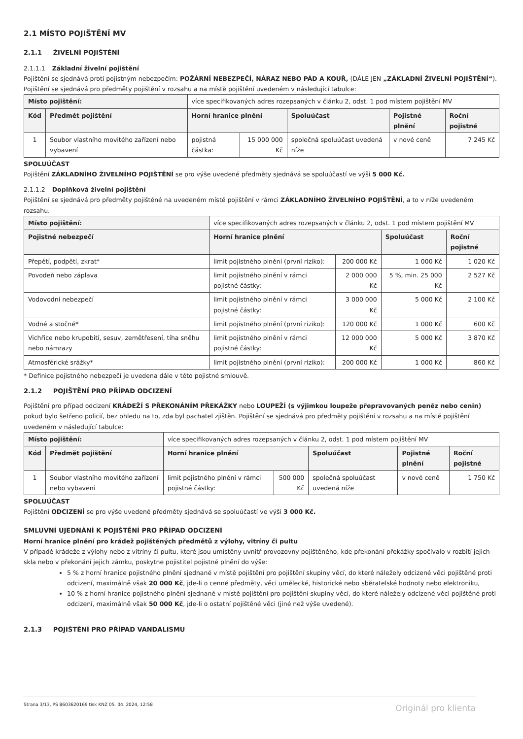2.1 MÍSTO POJIŠTĚNÍ MV
2.1.1 ŽIVELNÍ POJIŠTĚNÍ
2.1.1.1 Základní živelní pojištění
Pojištění se sjednává proti pojistným nebezpečím: POŽÁRNÍ NEBEZPEČÍ, NÁRAZ NEBO PÁD A KOUŘ, (DÁLE JEN „ZÁKLADNÍ ŽIVELNÍ POJIŠTĚNÍ“).
Pojištění se sjednává pro předměty pojištění v rozsahu a na místě pojištění uvedeném v následující tabulce:
| Místo pojištění: | | více specifikovaných adres rozepsaných v článku 2, odst. 1 pod místem pojištění MV | | | | |
| Kód | Předmět pojištění | Horní hranice plnění | | Spoluúčast | Pojistné plnění | Roční pojistné |
| 1 | Soubor vlastního movitého zařízení nebo vybavení | pojistná částka: | 15 000 000 Kč | společná spoluúčast uvedená níže | v nové ceně | 7 245 Kč |
SPOLUÚČAST
Pojištění ZÁKLADNÍHO ŽIVELNÍHO POJIŠTĚNÍ se pro výše uvedené předměty sjednává se spoluúčastí ve výši 5 000 Kč.
2.1.1.2 Doplňková živelní pojištění
Pojištění se sjednává pro předměty pojištěné na uvedeném místě pojištění v rámci ZÁKLADNÍHO ŽIVELNÍHO POJIŠTĚNÍ, a to v níže uvedeném rozsahu.
| Místo pojištění: | více specifikovaných adres rozepsaných v článku 2, odst. 1 pod místem pojištění MV | | | |
| Pojistné nebezpečí | Horní hranice plnění | | Spoluúčast | Roční pojistné |
| Přepětí, podpětí, zkrat* | limit pojistného plnění (první riziko): | 200 000 Kč | 1 000 Kč | 1 020 Kč |
| Povodeň nebo záplava | limit pojistného plnění v rámci pojistné částky: | 2 000 000 Kč | 5 %, min. 25 000 Kč | 2 527 Kč |
| Vodovodní nebezpečí | limit pojistného plnění v rámci pojistné částky: | 3 000 000 Kč | 5 000 Kč | 2 100 Kč |
| Vodné a stočné* | limit pojistného plnění (první riziko): | 120 000 Kč | 1 000 Kč | 600 Kč |
| Vichřice nebo krupobití, sesuv, zemětřesení, tíha sněhu nebo námrazy | limit pojistného plnění v rámci pojistné částky: | 12 000 000 Kč | 5 000 Kč | 3 870 Kč |
| Atmosférické srážky* | limit pojistného plnění (první riziko): | 200 000 Kč | 1 000 Kč | 860 Kč |
* Definice pojistného nebezpečí je uvedena dále v této pojistné smlouvě.
2.1.2 POJIŠTĚNÍ PRO PŘÍPAD ODCIZENÍ
Pojištění pro případ odcizení KRÁDEŽÍ S PŘEKONÁNÍM PŘEKÁŽKY nebo LOUPEŽÍ (s výjimkou loupeže přepravovaných peněz nebo cenin) pokud bylo šetřeno policií, bez ohledu na to, zda byl pachatel zjištěn. Pojištění se sjednává pro předměty pojištění v rozsahu a na místě pojištění uvedeném v následující tabulce:
| Místo pojištění: | | více specifikovaných adres rozepsaných v článku 2, odst. 1 pod místem pojištění MV | | | | |
| Kód | Předmět pojištění | Horní hranice plnění | | Spoluúčast | Pojistné plnění | Roční pojistné |
| 1 | Soubor vlastního movitého zařízení nebo vybavení | limit pojistného plnění v rámci pojistné částky: | 500 000 Kč | společná spoluúčast uvedená níže | v nové ceně | 1 750 Kč |
SPOLUÚČAST
Pojištění ODCIZENÍ se pro výše uvedené předměty sjednává se spoluúčastí ve výši 3 000 Kč.
SMLUVNÍ UJEDNÁNÍ K POJIŠTĚNÍ PRO PŘÍPAD ODCIZENÍ
Horní hranice plnění pro krádež pojištěných předmětů z výlohy, vitríny či pultu
V případě krádeže z výlohy nebo z vitríny či pultu, které jsou umístěny uvnitř provozovny pojištěného, kde překonání překážky spočívalo v rozbití jejich skla nebo v překonání jejich zámku, poskytne pojistitel pojistné plnění do výše:
5 % z horní hranice pojistného plnění sjednané v místě pojištění pro pojištění skupiny věcí, do které náležely odcizené věci pojištěné proti odcizení, maximálně však 20 000 Kč, jde-li o cenné předměty, věci umělecké, historické nebo sběratelské hodnoty nebo elektroniku,
10 % z horní hranice pojistného plnění sjednané v místě pojištění pro pojištění skupiny věcí, do které náležely odcizené věci pojištěné proti odcizení, maximálně však 50 000 Kč, jde-li o ostatní pojištěné věci (jiné než výše uvedené).
2.1.3 POJIŠTĚNÍ PRO PŘÍPAD VANDALISMU
Strana 3/13, PS 8603620169 tisk KNZ 05. 04. 2024, 12:58 Originál pro klienta